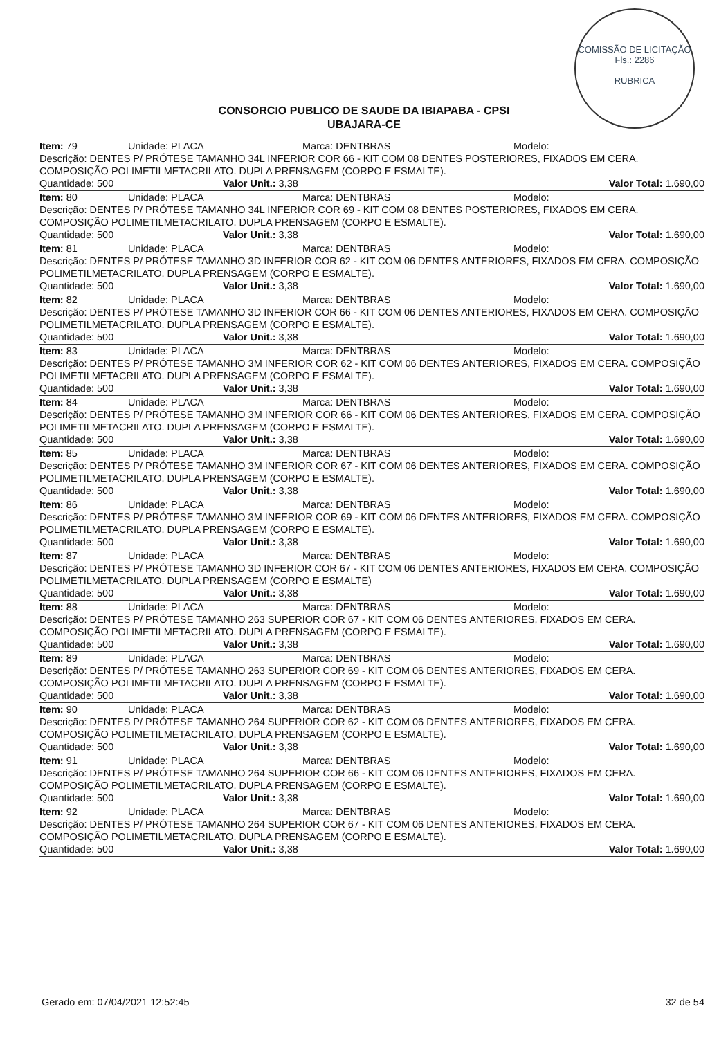COMISSÃO DE LICITAÇÃO
Fls.: 2286
RUBRICA
CONSORCIO PUBLICO DE SAUDE DA IBIAPABA - CPSI
UBAJARA-CE
Item: 79 Unidade: PLACA Marca: DENTBRAS Modelo:
Descrição: DENTES P/ PRÓTESE TAMANHO 34L INFERIOR COR 66 - KIT COM 08 DENTES POSTERIORES, FIXADOS EM CERA. COMPOSIÇÃO POLIMETILMETACRILATO. DUPLA PRENSAGEM (CORPO E ESMALTE).
Quantidade: 500 Valor Unit.: 3,38 Valor Total: 1.690,00
Item: 80 Unidade: PLACA Marca: DENTBRAS Modelo:
Descrição: DENTES P/ PRÓTESE TAMANHO 34L INFERIOR COR 69 - KIT COM 08 DENTES POSTERIORES, FIXADOS EM CERA. COMPOSIÇÃO POLIMETILMETACRILATO. DUPLA PRENSAGEM (CORPO E ESMALTE).
Quantidade: 500 Valor Unit.: 3,38 Valor Total: 1.690,00
Item: 81 Unidade: PLACA Marca: DENTBRAS Modelo:
Descrição: DENTES P/ PRÓTESE TAMANHO 3D INFERIOR COR 62 - KIT COM 06 DENTES ANTERIORES, FIXADOS EM CERA. COMPOSIÇÃO POLIMETILMETACRILATO. DUPLA PRENSAGEM (CORPO E ESMALTE).
Quantidade: 500 Valor Unit.: 3,38 Valor Total: 1.690,00
Item: 82 Unidade: PLACA Marca: DENTBRAS Modelo:
Descrição: DENTES P/ PRÓTESE TAMANHO 3D INFERIOR COR 66 - KIT COM 06 DENTES ANTERIORES, FIXADOS EM CERA. COMPOSIÇÃO POLIMETILMETACRILATO. DUPLA PRENSAGEM (CORPO E ESMALTE).
Quantidade: 500 Valor Unit.: 3,38 Valor Total: 1.690,00
Item: 83 Unidade: PLACA Marca: DENTBRAS Modelo:
Descrição: DENTES P/ PRÓTESE TAMANHO 3M INFERIOR COR 62 - KIT COM 06 DENTES ANTERIORES, FIXADOS EM CERA. COMPOSIÇÃO POLIMETILMETACRILATO. DUPLA PRENSAGEM (CORPO E ESMALTE).
Quantidade: 500 Valor Unit.: 3,38 Valor Total: 1.690,00
Item: 84 Unidade: PLACA Marca: DENTBRAS Modelo:
Descrição: DENTES P/ PRÓTESE TAMANHO 3M INFERIOR COR 66 - KIT COM 06 DENTES ANTERIORES, FIXADOS EM CERA. COMPOSIÇÃO POLIMETILMETACRILATO. DUPLA PRENSAGEM (CORPO E ESMALTE).
Quantidade: 500 Valor Unit.: 3,38 Valor Total: 1.690,00
Item: 85 Unidade: PLACA Marca: DENTBRAS Modelo:
Descrição: DENTES P/ PRÓTESE TAMANHO 3M INFERIOR COR 67 - KIT COM 06 DENTES ANTERIORES, FIXADOS EM CERA. COMPOSIÇÃO POLIMETILMETACRILATO. DUPLA PRENSAGEM (CORPO E ESMALTE).
Quantidade: 500 Valor Unit.: 3,38 Valor Total: 1.690,00
Item: 86 Unidade: PLACA Marca: DENTBRAS Modelo:
Descrição: DENTES P/ PRÓTESE TAMANHO 3M INFERIOR COR 69 - KIT COM 06 DENTES ANTERIORES, FIXADOS EM CERA. COMPOSIÇÃO POLIMETILMETACRILATO. DUPLA PRENSAGEM (CORPO E ESMALTE).
Quantidade: 500 Valor Unit.: 3,38 Valor Total: 1.690,00
Item: 87 Unidade: PLACA Marca: DENTBRAS Modelo:
Descrição: DENTES P/ PRÓTESE TAMANHO 3D INFERIOR COR 67 - KIT COM 06 DENTES ANTERIORES, FIXADOS EM CERA. COMPOSIÇÃO POLIMETILMETACRILATO. DUPLA PRENSAGEM (CORPO E ESMALTE)
Quantidade: 500 Valor Unit.: 3,38 Valor Total: 1.690,00
Item: 88 Unidade: PLACA Marca: DENTBRAS Modelo:
Descrição: DENTES P/ PRÓTESE TAMANHO 263 SUPERIOR COR 67 - KIT COM 06 DENTES ANTERIORES, FIXADOS EM CERA. COMPOSIÇÃO POLIMETILMETACRILATO. DUPLA PRENSAGEM (CORPO E ESMALTE).
Quantidade: 500 Valor Unit.: 3,38 Valor Total: 1.690,00
Item: 89 Unidade: PLACA Marca: DENTBRAS Modelo:
Descrição: DENTES P/ PRÓTESE TAMANHO 263 SUPERIOR COR 69 - KIT COM 06 DENTES ANTERIORES, FIXADOS EM CERA. COMPOSIÇÃO POLIMETILMETACRILATO. DUPLA PRENSAGEM (CORPO E ESMALTE).
Quantidade: 500 Valor Unit.: 3,38 Valor Total: 1.690,00
Item: 90 Unidade: PLACA Marca: DENTBRAS Modelo:
Descrição: DENTES P/ PRÓTESE TAMANHO 264 SUPERIOR COR 62 - KIT COM 06 DENTES ANTERIORES, FIXADOS EM CERA. COMPOSIÇÃO POLIMETILMETACRILATO. DUPLA PRENSAGEM (CORPO E ESMALTE).
Quantidade: 500 Valor Unit.: 3,38 Valor Total: 1.690,00
Item: 91 Unidade: PLACA Marca: DENTBRAS Modelo:
Descrição: DENTES P/ PRÓTESE TAMANHO 264 SUPERIOR COR 66 - KIT COM 06 DENTES ANTERIORES, FIXADOS EM CERA. COMPOSIÇÃO POLIMETILMETACRILATO. DUPLA PRENSAGEM (CORPO E ESMALTE).
Quantidade: 500 Valor Unit.: 3,38 Valor Total: 1.690,00
Item: 92 Unidade: PLACA Marca: DENTBRAS Modelo:
Descrição: DENTES P/ PRÓTESE TAMANHO 264 SUPERIOR COR 67 - KIT COM 06 DENTES ANTERIORES, FIXADOS EM CERA. COMPOSIÇÃO POLIMETILMETACRILATO. DUPLA PRENSAGEM (CORPO E ESMALTE).
Quantidade: 500 Valor Unit.: 3,38 Valor Total: 1.690,00
Gerado em: 07/04/2021 12:52:45 32 de 54